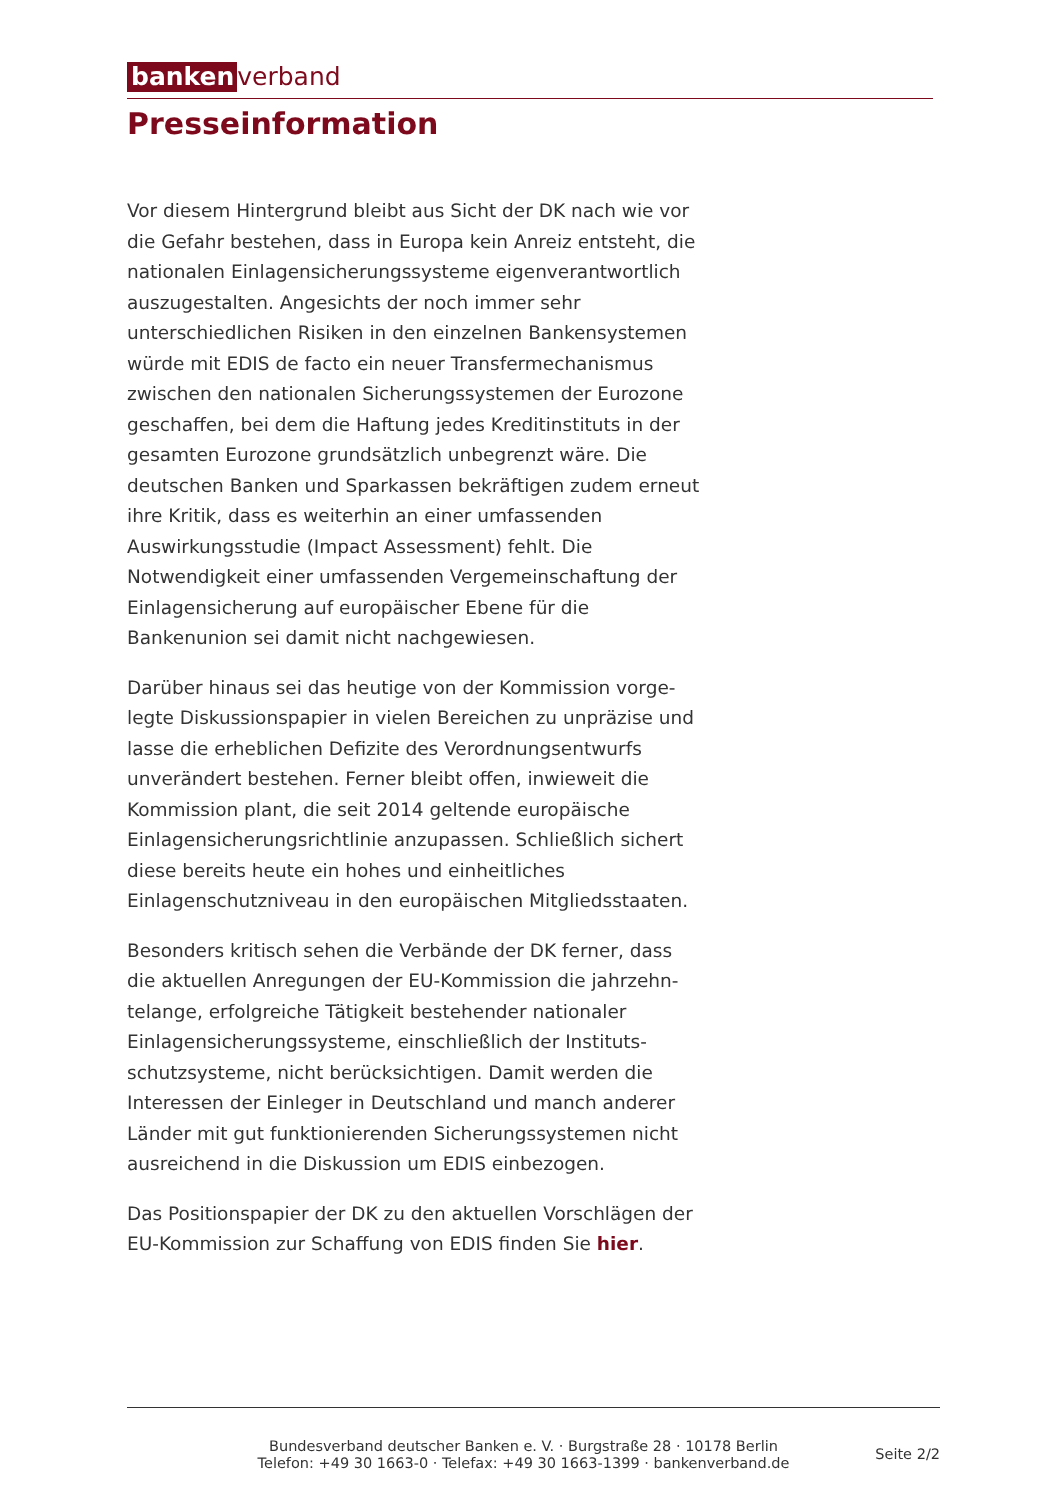banken verband
Presseinformation
Vor diesem Hintergrund bleibt aus Sicht der DK nach wie vor die Gefahr bestehen, dass in Europa kein Anreiz entsteht, die nationalen Einlagensicherungssysteme eigen­verantwortlich auszugestalten. Angesichts der noch immer sehr unterschiedlichen Risiken in den einzelnen Bankensys­temen würde mit EDIS de facto ein neuer Transfermecha­nismus zwischen den nationalen Sicherungssystemen der Eurozone geschaffen, bei dem die Haftung jedes Kreditin­stituts in der gesamten Eurozone grundsätzlich unbegrenzt wäre. Die deutschen Banken und Sparkassen bekräftigen zudem erneut ihre Kritik, dass es weiterhin an einer umfas­senden Auswirkungsstudie (Impact Assessment) fehlt. Die Notwendigkeit einer umfassenden Vergemeinschaftung der Einlagensicherung auf europäischer Ebene für die Bankenunion sei damit nicht nachgewiesen.
Darüber hinaus sei das heutige von der Kommission vorge­legte Diskussionspapier in vielen Bereichen zu unpräzise und lasse die erheblichen Defizite des Verordnungsentwurfs unverändert bestehen. Ferner bleibt offen, inwieweit die Kommission plant, die seit 2014 geltende europäische Einlagensicherungsrichtlinie anzupassen. Schließlich sichert diese bereits heute ein hohes und einheitliches Einlagenschutzniveau in den europäischen Mitgliedss­taaten.
Besonders kritisch sehen die Verbände der DK ferner, dass die aktuellen Anregungen der EU-Kommission die jahrzehn­telange, erfolgreiche Tätigkeit bestehender nationaler Einlagensicherungssysteme, einschließlich der Instituts­schutzsysteme, nicht berücksichtigen. Damit werden die Interessen der Einleger in Deutschland und manch anderer Länder mit gut funktionierenden Sicherungssystemen nicht ausreichend in die Diskussion um EDIS einbezogen.
Das Positionspapier der DK zu den aktuellen Vorschlägen der EU-Kommission zur Schaffung von EDIS finden Sie hier.
Bundesverband deutscher Banken e. V. · Burgstraße 28 · 10178 Berlin
Telefon: +49 30 1663-0 · Telefax: +49 30 1663-1399 · bankenverband.de
Seite 2/2